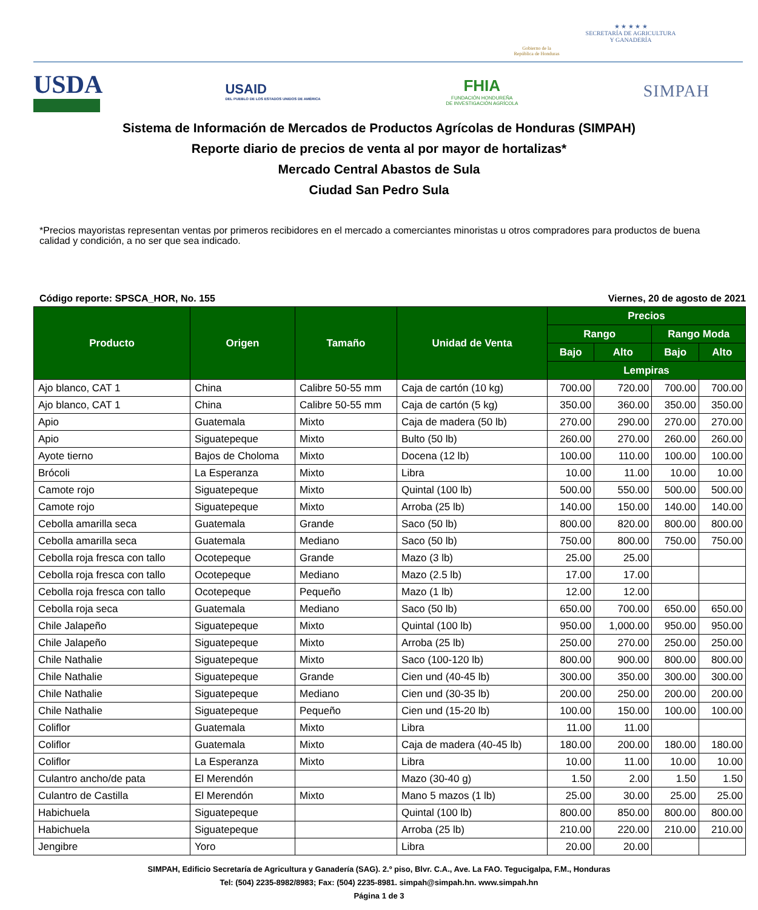Gobierno de la
República de Honduras
★ ★ ★ ★ ★
SECRETARÍA DE AGRICULTURA
Y GANADERÍA
USDA
USAID
DEL PUEBLO DE LOS ESTADOS UNIDOS DE AMÉRICA
FHIA
FUNDACIÓN HONDUREÑA
DE INVESTIGACIÓN AGRÍCOLA
SIMPAH
Sistema de Información de Mercados de Productos Agrícolas de Honduras (SIMPAH)
Reporte diario de precios de venta al por mayor de hortalizas*
Mercado Central Abastos de Sula
Ciudad San Pedro Sula
*Precios mayoristas representan ventas por primeros recibidores en el mercado a comerciantes minoristas u otros compradores para productos de buena calidad y condición, a no ser que sea indicado.
Código reporte: SPSCA_HOR, No. 155 Viernes, 20 de agosto de 2021
| Producto | Origen | Tamaño | Unidad de Venta | Precios | | | |
| --- | --- | --- | --- | --- | --- | --- | --- |
| | | | | Rango | | Rango Moda | |
| | | | | Bajo | Alto | Bajo | Alto |
| | | | | Lempiras | | | |
| Ajo blanco, CAT 1 | China | Calibre 50-55 mm | Caja de cartón (10 kg) | 700.00 | 720.00 | 700.00 | 700.00 |
| Ajo blanco, CAT 1 | China | Calibre 50-55 mm | Caja de cartón (5 kg) | 350.00 | 360.00 | 350.00 | 350.00 |
| Apio | Guatemala | Mixto | Caja de madera (50 lb) | 270.00 | 290.00 | 270.00 | 270.00 |
| Apio | Siguatepeque | Mixto | Bulto (50 lb) | 260.00 | 270.00 | 260.00 | 260.00 |
| Ayote tierno | Bajos de Choloma | Mixto | Docena (12 lb) | 100.00 | 110.00 | 100.00 | 100.00 |
| Brócoli | La Esperanza | Mixto | Libra | 10.00 | 11.00 | 10.00 | 10.00 |
| Camote rojo | Siguatepeque | Mixto | Quintal (100 lb) | 500.00 | 550.00 | 500.00 | 500.00 |
| Camote rojo | Siguatepeque | Mixto | Arroba (25 lb) | 140.00 | 150.00 | 140.00 | 140.00 |
| Cebolla amarilla seca | Guatemala | Grande | Saco (50 lb) | 800.00 | 820.00 | 800.00 | 800.00 |
| Cebolla amarilla seca | Guatemala | Mediano | Saco (50 lb) | 750.00 | 800.00 | 750.00 | 750.00 |
| Cebolla roja fresca con tallo | Ocotepeque | Grande | Mazo (3 lb) | 25.00 | 25.00 | | |
| Cebolla roja fresca con tallo | Ocotepeque | Mediano | Mazo (2.5 lb) | 17.00 | 17.00 | | |
| Cebolla roja fresca con tallo | Ocotepeque | Pequeño | Mazo (1 lb) | 12.00 | 12.00 | | |
| Cebolla roja seca | Guatemala | Mediano | Saco (50 lb) | 650.00 | 700.00 | 650.00 | 650.00 |
| Chile Jalapeño | Siguatepeque | Mixto | Quintal (100 lb) | 950.00 | 1,000.00 | 950.00 | 950.00 |
| Chile Jalapeño | Siguatepeque | Mixto | Arroba (25 lb) | 250.00 | 270.00 | 250.00 | 250.00 |
| Chile Nathalie | Siguatepeque | Mixto | Saco (100-120 lb) | 800.00 | 900.00 | 800.00 | 800.00 |
| Chile Nathalie | Siguatepeque | Grande | Cien und (40-45 lb) | 300.00 | 350.00 | 300.00 | 300.00 |
| Chile Nathalie | Siguatepeque | Mediano | Cien und (30-35 lb) | 200.00 | 250.00 | 200.00 | 200.00 |
| Chile Nathalie | Siguatepeque | Pequeño | Cien und (15-20 lb) | 100.00 | 150.00 | 100.00 | 100.00 |
| Coliflor | Guatemala | Mixto | Libra | 11.00 | 11.00 | | |
| Coliflor | Guatemala | Mixto | Caja de madera (40-45 lb) | 180.00 | 200.00 | 180.00 | 180.00 |
| Coliflor | La Esperanza | Mixto | Libra | 10.00 | 11.00 | 10.00 | 10.00 |
| Culantro ancho/de pata | El Merendón | | Mazo (30-40 g) | 1.50 | 2.00 | 1.50 | 1.50 |
| Culantro de Castilla | El Merendón | Mixto | Mano 5 mazos (1 lb) | 25.00 | 30.00 | 25.00 | 25.00 |
| Habichuela | Siguatepeque | | Quintal (100 lb) | 800.00 | 850.00 | 800.00 | 800.00 |
| Habichuela | Siguatepeque | | Arroba (25 lb) | 210.00 | 220.00 | 210.00 | 210.00 |
| Jengibre | Yoro | | Libra | 20.00 | 20.00 | | |
SIMPAH, Edificio Secretaría de Agricultura y Ganadería (SAG). 2.º piso, Blvr. C.A., Ave. La FAO. Tegucigalpa, F.M., Honduras
Tel: (504) 2235-8982/8983; Fax: (504) 2235-8981. simpah@simpah.hn. www.simpah.hn
Página 1 de 3